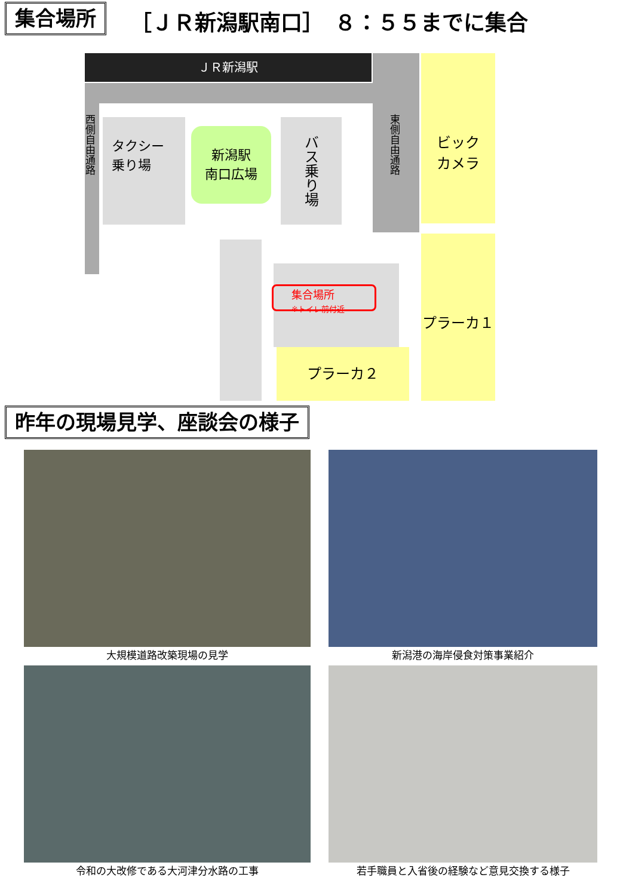集合場所
［ＪＲ新潟駅南口］　８：５５までに集合
ＪＲ新潟駅
西側自由通路
東側自由通路
タクシー
乗り場
新潟駅
南口広場
バス乗り場
集合場所
※トイレ前付近
ビック
カメラ
プラーカ１
プラーカ２
昨年の現場見学、座談会の様子
大規模道路改築現場の見学
新潟港の海岸侵食対策事業紹介
令和の大改修である大河津分水路の工事
若手職員と入省後の経験など意見交換する様子